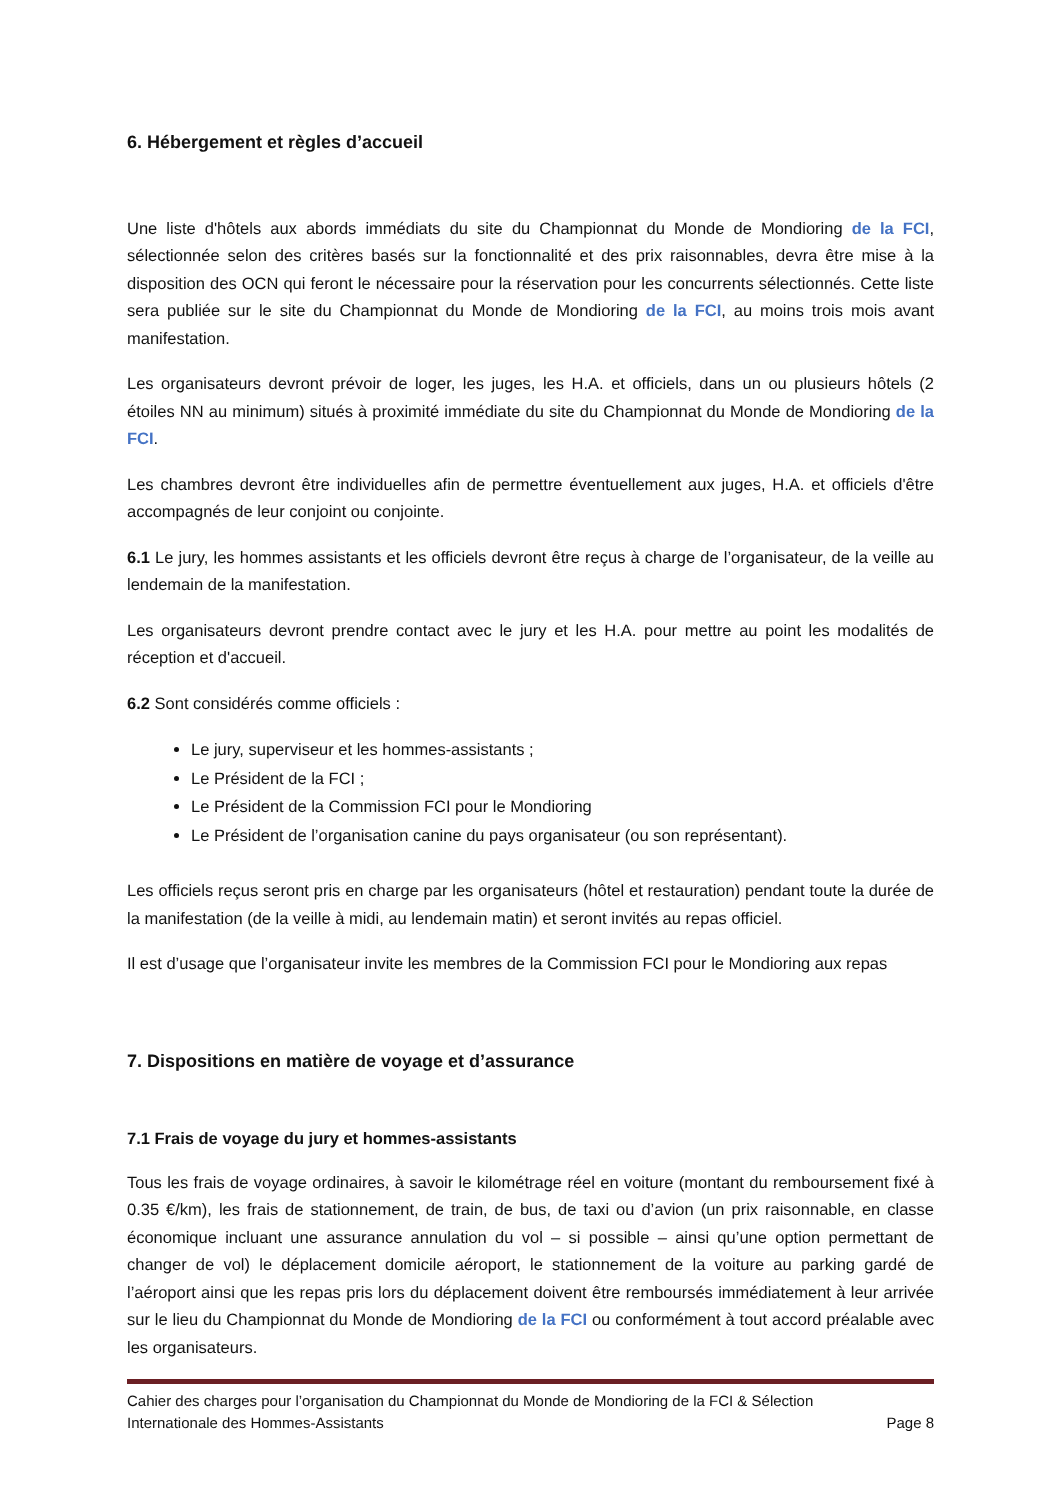6. Hébergement et règles d’accueil
Une liste d'hôtels aux abords immédiats du site du Championnat du Monde de Mondioring de la FCI, sélectionnée selon des critères basés sur la fonctionnalité et des prix raisonnables, devra être mise à la disposition des OCN qui feront le nécessaire pour la réservation pour les concurrents sélectionnés. Cette liste sera publiée sur le site du Championnat du Monde de Mondioring de la FCI, au moins trois mois avant manifestation.
Les organisateurs devront prévoir de loger, les juges, les H.A. et officiels, dans un ou plusieurs hôtels (2 étoiles NN au minimum) situés à proximité immédiate du site du Championnat du Monde de Mondioring de la FCI.
Les chambres devront être individuelles afin de permettre éventuellement aux juges, H.A. et officiels d'être accompagnés de leur conjoint ou conjointe.
6.1 Le jury, les hommes assistants et les officiels devront être reçus à charge de l’organisateur, de la veille au lendemain de la manifestation.
Les organisateurs devront prendre contact avec le jury et les H.A. pour mettre au point les modalités de réception et d'accueil.
6.2 Sont considérés comme officiels :
Le jury, superviseur et les hommes-assistants ;
Le Président de la FCI ;
Le Président de la Commission FCI pour le Mondioring
Le Président de l’organisation canine du pays organisateur (ou son représentant).
Les officiels reçus seront pris en charge par les organisateurs (hôtel et restauration) pendant toute la durée de la manifestation (de la veille à midi, au lendemain matin) et seront invités au repas officiel.
Il est d’usage que l’organisateur invite les membres de la Commission FCI pour le Mondioring aux repas
7. Dispositions en matière de voyage et d’assurance
7.1 Frais de voyage du jury et hommes-assistants
Tous les frais de voyage ordinaires, à savoir le kilométrage réel en voiture (montant du remboursement fixé à 0.35 €/km), les frais de stationnement, de train, de bus, de taxi ou d’avion (un prix raisonnable, en classe économique incluant une assurance annulation du vol – si possible – ainsi qu’une option permettant de changer de vol) le déplacement domicile aéroport, le stationnement de la voiture au parking gardé de l’aéroport ainsi que les repas pris lors du déplacement doivent être remboursés immédiatement à leur arrivée sur le lieu du Championnat du Monde de Mondioring de la FCI ou conformément à tout accord préalable avec les organisateurs.
Cahier des charges pour l’organisation du Championnat du Monde de Mondioring de la FCI & Sélection
Internationale des Hommes-Assistants Page 8